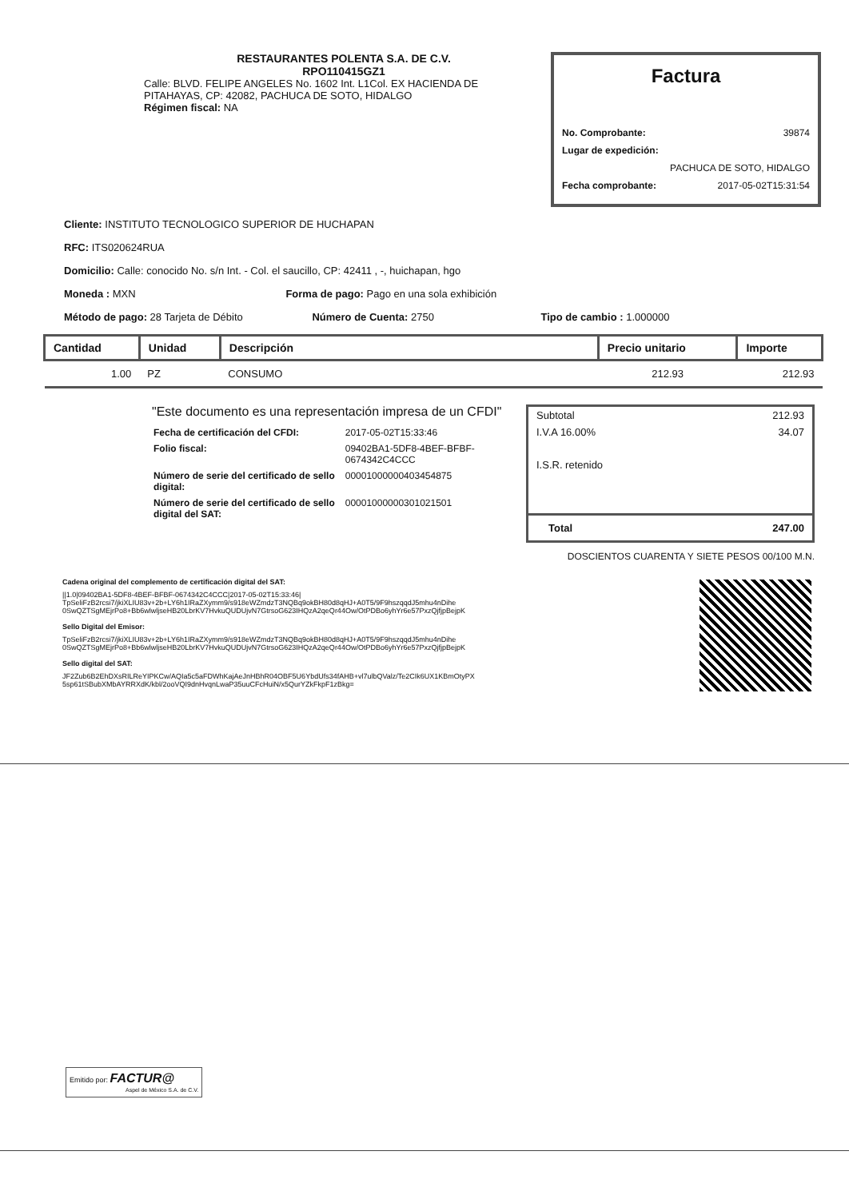RESTAURANTES POLENTA S.A. DE C.V.
RPO110415GZ1
Calle: BLVD. FELIPE ANGELES No. 1602 Int. L1Col. EX HACIENDA DE
PITAHAYAS, CP: 42082, PACHUCA DE SOTO, HIDALGO
Régimen fiscal: NA
Factura
No. Comprobante: 39874
Lugar de expedición:
PACHUCA DE SOTO, HIDALGO
Fecha comprobante: 2017-05-02T15:31:54
Cliente: INSTITUTO TECNOLOGICO SUPERIOR DE HUCHAPAN
RFC: ITS020624RUA
Domicilio: Calle: conocido No. s/n Int. - Col. el saucillo, CP: 42411 , -, huichapan, hgo
Moneda : MXN Forma de pago: Pago en una sola exhibición
Método de pago: 28 Tarjeta de Débito Número de Cuenta: 2750 Tipo de cambio : 1.000000
| Cantidad | Unidad | Descripción | Precio unitario | Importe |
| --- | --- | --- | --- | --- |
| 1.00 | PZ | CONSUMO | 212.93 | 212.93 |
"Este documento es una representación impresa de un CFDI"
| Fecha de certificación del CFDI: | 2017-05-02T15:33:46 |
| Folio fiscal: | 09402BA1-5DF8-4BEF-BFBF-0674342C4CCC |
| Número de serie del certificado de sello digital: | 00001000000403454875 |
| Número de serie del certificado de sello digital del SAT: | 00001000000301021501 |
Subtotal 212.93
I.V.A 16.00% 34.07
I.S.R. retenido
Total 247.00
DOSCIENTOS CUARENTA Y SIETE PESOS 00/100 M.N.
Cadena original del complemento de certificación digital del SAT:
||1.0|09402BA1-5DF8-4BEF-BFBF-0674342C4CCC|2017-05-02T15:33:46|
TpSeliFzB2rcsi7/jkiXLIU83v+2b+LY6h1IRaZXymm9/s918eWZmdzT3NQBq9okBH80d8qHJ+A0T5/9F9hszqqdJ5mhu4nDihe
0SwQZTSgMEjrPo8+Bb6wlwljseHB20LbrKV7HvkuQUDUjvN7GtrsoG623IHQzA2qeQr44Ow/OtPDBo6yhYr6e57PxzQjfjpBejpK
Sello Digital del Emisor:
TpSeliFzB2rcsi7/jkiXLIU83v+2b+LY6h1IRaZXymm9/s918eWZmdzT3NQBq9okBH80d8qHJ+A0T5/9F9hszqqdJ5mhu4nDihe
0SwQZTSgMEjrPo8+Bb6wlwljseHB20LbrKV7HvkuQUDUjvN7GtrsoG623IHQzA2qeQr44Ow/OtPDBo6yhYr6e57PxzQjfjpBejpK
Sello digital del SAT:
JF2Zub6B2EhDXsRILReYIPKCw/AQIa5c5aFDWhKajAeJnHBhR04OBF5U6YbdUfs34fAHB+vl7ulbQValz/Te2CIk6UX1KBmOtyPX
5sp61tSBubXMbAYRRXdK/kbl/2ooVQI9dnHvqnLwaP35uuCFcHuiN/x5QurYZkFkpF1zBkg=
Emitido por: FACTUR@
Aspel de México S.A. de C.V.